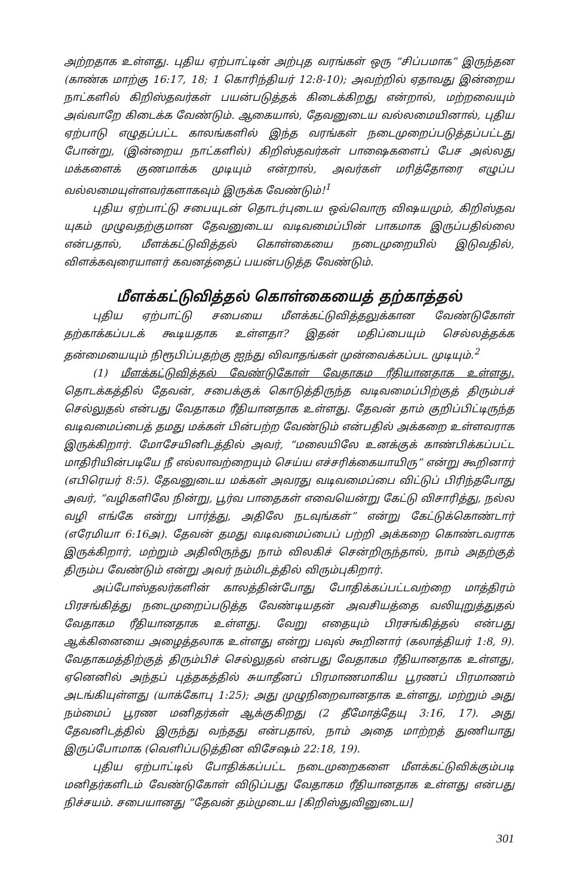அற்றதாக உள்ளது. புதிய ஏற்பாட்டின் அற்புத வரங்கள் ஒரு “சிப்பமாக” இருந்தன (காண்க மாற்கு 16:17, 18; 1 கொரிந்தியர் 12:8-10); அவற்றில் ஏதாவது இன்றைய நாட்களில் கிறிஸ்தவர்கள் பயன்படுத்தக் கிடைக்கிறது என்றால், மற்றவையும் அவ்வாறே கிடைக்க வேண்டும். ஆகையால், தேவனுடைய வல்லமையினால், புதிய ஏற்பாடு எழுதப்பட்ட காலங்களில் இந்த வரங்கள் நடைமுறைப்படுத்தப்பட்டது போன்று, (இன்றைய நாட்களில்) கிறிஸ்தவர்கள் பாஷைகளைப் பேச அல்லது மக்களைக் குணமாக்க முடியும் என்றால், அவர்கள் மரித்தோரை எழுப்ப வல்லமையுள்ளவர்களாகவும் இருக்க வேண்டும்!<sup>1</sup>
புதிய ஏற்பாட்டு சபையுடன் தொடர்புடைய ஒவ்வொரு விஷயமும், கிறிஸ்தவ யுகம் முழுவதற்குமான தேவனுடைய வடிவமைப்பின் பாகமாக இருப்பதில்லை என்பதால், மீளக்கட்டுவித்தல் கொள்கையை நடைமுறையில் இடுவதில், விளக்கவுரையாளர் கவனத்தைப் பயன்படுத்த வேண்டும்.
மீளக்கட்டுவித்தல் கொள்கையைத் தற்காத்தல்
புதிய ஏற்பாட்டு சபையை மீளக்கட்டுவித்தலுக்கான வேண்டுகோள் தற்காக்கப்படக் கூடியதாக உள்ளதா? இதன் மதிப்பையும் செல்லத்தக்க தன்மையையும் நிரூபிப்பதற்கு ஐந்து விவாதங்கள் முன்வைக்கப்பட முடியும்.<sup>2</sup>
(1) மீளக்கட்டுவித்தல் வேண்டுகோள் வேதாகம ரீதியானதாக உள்ளது. தொடக்கத்தில் தேவன், சபைக்குக் கொடுத்திருந்த வடிவமைப்பிற்குத் திரும்பச் செல்லுதல் என்பது வேதாகம ரீதியானதாக உள்ளது. தேவன் தாம் குறிப்பிட்டிருந்த வடிவமைப்பைத் தமது மக்கள் பின்பற்ற வேண்டும் என்பதில் அக்கறை உள்ளவராக இருக்கிறார். மோசேயினிடத்தில் அவர், “மலையிலே உனக்குக் காண்பிக்கப்பட்ட மாதிரியின்படியே நீ எல்லாவற்றையும் செய்ய எச்சரிக்கையாயிரு” என்று கூறினார் (எபிரெயர் 8:5). தேவனுடைய மக்கள் அவரது வடிவமைப்பை விட்டுப் பிரிந்தபோது அவர், “வழிகளிலே நின்று, பூர்வ பாதைகள் எவையென்று கேட்டு விசாரித்து, நல்ல வழி எங்கே என்று பார்த்து, அதிலே நடவுங்கள்” என்று கேட்டுக்கொண்டார் (எரேமியா 6:16அ). தேவன் தமது வடிவமைப்பைப் பற்றி அக்கறை கொண்டவராக இருக்கிறார், மற்றும் அதிலிருந்து நாம் விலகிச் சென்றிருந்தால், நாம் அதற்குத் திரும்ப வேண்டும் என்று அவர் நம்மிடத்தில் விரும்புகிறார்.
அப்போஸ்தலர்களின் காலத்தின்போது போதிக்கப்பட்டவற்றை மாத்திரம் பிரசங்கித்து நடைமுறைப்படுத்த வேண்டியதன் அவசியத்தை வலியுறுத்துதல் வேதாகம ரீதியானதாக உள்ளது. வேறு எதையும் பிரசங்கித்தல் என்பது ஆக்கினையை அழைத்தலாக உள்ளது என்று பவுல் கூறினார் (கலாத்தியர் 1:8, 9). வேதாகமத்திற்குத் திரும்பிச் செல்லுதல் என்பது வேதாகம ரீதியானதாக உள்ளது, ஏனெனில் அந்தப் புத்தகத்தில் சுயாதீனப் பிரமாணமாகிய பூரணப் பிரமாணம் அடங்கியுள்ளது (யாக்கோபு 1:25); அது முழுநிறைவானதாக உள்ளது, மற்றும் அது நம்மைப் பூரண மனிதர்கள் ஆக்குகிறது (2 தீமோத்தேயு 3:16, 17). அது தேவனிடத்தில் இருந்து வந்தது என்பதால், நாம் அதை மாற்றத் துணியாது இருப்போமாக (வெளிப்படுத்தின விசேஷம் 22:18, 19).
புதிய ஏற்பாட்டில் போதிக்கப்பட்ட நடைமுறைகளை மீளக்கட்டுவிக்கும்படி மனிதர்களிடம் வேண்டுகோள் விடுப்பது வேதாகம ரீதியானதாக உள்ளது என்பது நிச்சயம். சபையானது “தேவன் தம்முடைய [கிறிஸ்துவினுடைய]
301